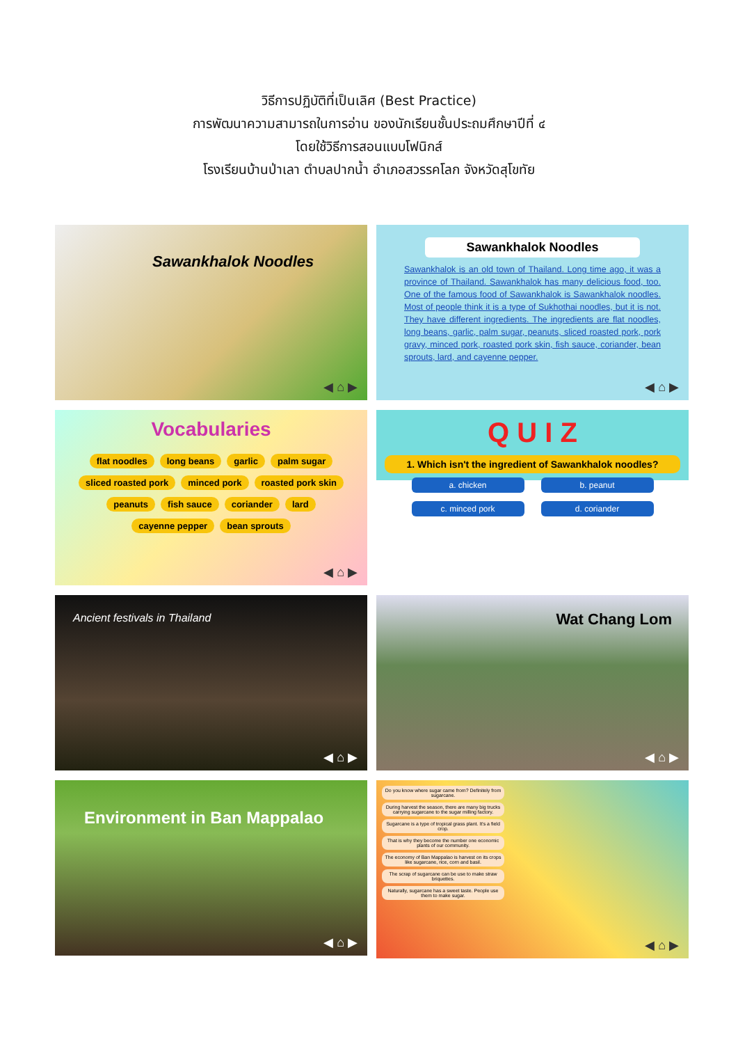วิธีการปฏิบัติที่เป็นเลิศ (Best Practice)
การพัฒนาความสามารถในการอ่าน ของนักเรียนชั้นประถมศึกษาปีที่ ๔
โดยใช้วิธีการสอนแบบโฟนิกส์
โรงเรียนบ้านป่าเลา ตำบลปากน้ำ อำเภอสวรรคโลก จังหวัดสุโขทัย
Sawankhalok Noodles
◀ ⌂ ▶
Sawankhalok Noodles
Sawankhalok is an old town of Thailand. Long time ago, it was a province of Thailand. Sawankhalok has many delicious food, too. One of the famous food of Sawankhalok is Sawankhalok noodles. Most of people think it is a type of Sukhothai noodles, but it is not. They have different ingredients. The ingredients are flat noodles, long beans, garlic, palm sugar, peanuts, sliced roasted pork, pork gravy, minced pork, roasted pork skin, fish sauce, coriander, bean sprouts, lard, and cayenne pepper.
◀ ⌂ ▶
Vocabularies
flat noodles long beans garlic palm sugar
sliced roasted pork minced pork roasted pork skin
peanuts fish sauce coriander lard
cayenne pepper bean sprouts
◀ ⌂ ▶
Q U I Z
1. Which isn't the ingredient of Sawankhalok noodles?
a. chicken b. peanut
c. minced pork d. coriander
Ancient festivals in Thailand
◀ ⌂ ▶
Wat Chang Lom
◀ ⌂ ▶
Environment in Ban Mappalao
◀ ⌂ ▶
Do you know where sugar came from? Definitely from sugarcane.
During harvest the season, there are many big trucks carrying sugarcane to the sugar milling factory.
Sugarcane is a type of tropical grass plant. It's a field crop.
That is why they become the number one economic plants of our community.
The economy of Ban Mappalao is harvest on its crops like sugarcane, rice, corn and basil.
The scrap of sugarcane can be use to make straw briquettes.
Naturally, sugarcane has a sweet taste. People use them to make sugar.
◀ ⌂ ▶